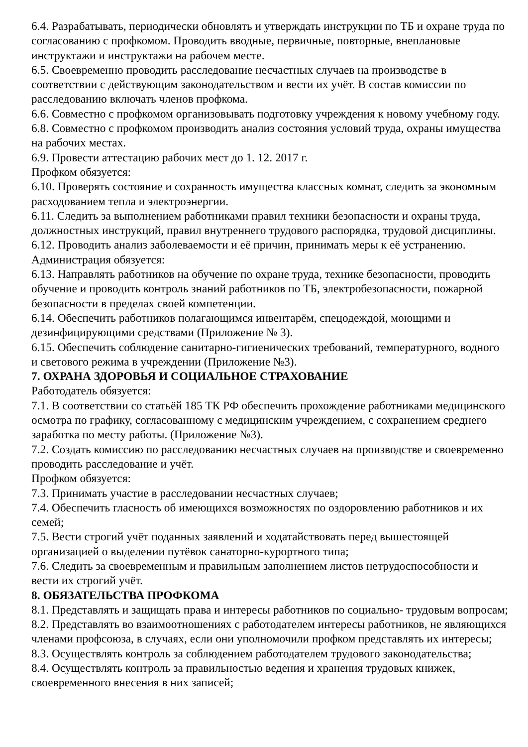6.4. Разрабатывать, периодически обновлять и утверждать инструкции по ТБ и охране труда по согласованию с профкомом. Проводить вводные, первичные, повторные, внеплановые инструктажи и инструктажи на рабочем месте.
6.5. Своевременно проводить расследование несчастных случаев на производстве в соответствии с действующим законодательством и вести их учёт. В состав комиссии по расследованию включать членов профкома.
6.6. Совместно с профкомом организовывать подготовку учреждения к новому учебному году.
6.8. Совместно с профкомом производить анализ состояния условий труда, охраны имущества на рабочих местах.
6.9. Провести аттестацию рабочих мест до 1. 12. 2017 г.
Профком обязуется:
6.10. Проверять состояние и сохранность имущества классных комнат, следить за экономным расходованием тепла и электроэнергии.
6.11. Следить за выполнением работниками правил техники безопасности и охраны труда, должностных инструкций, правил внутреннего трудового распорядка, трудовой дисциплины.
6.12. Проводить анализ заболеваемости и её причин, принимать меры к её устранению.
Администрация обязуется:
6.13. Направлять работников на обучение по охране труда, технике безопасности, проводить обучение и проводить контроль знаний работников по ТБ, электробезопасности, пожарной безопасности в пределах своей компетенции.
6.14. Обеспечить работников полагающимся инвентарём, спецодеждой, моющими и дезинфицирующими средствами (Приложение № 3).
6.15. Обеспечить соблюдение санитарно-гигиенических требований, температурного, водного и светового режима в учреждении (Приложение №3).
7. ОХРАНА ЗДОРОВЬЯ И СОЦИАЛЬНОЕ СТРАХОВАНИЕ
Работодатель обязуется:
7.1. В соответствии со статьёй 185 ТК РФ обеспечить прохождение работниками медицинского осмотра по графику, согласованному с медицинским учреждением, с сохранением среднего заработка по месту работы. (Приложение №3).
7.2. Создать комиссию по расследованию несчастных случаев на производстве и своевременно проводить расследование и учёт.
Профком обязуется:
7.3. Принимать участие в расследовании несчастных случаев;
7.4. Обеспечить гласность об имеющихся возможностях по оздоровлению работников и их семей;
7.5. Вести строгий учёт поданных заявлений и ходатайствовать перед вышестоящей организацией о выделении путёвок санаторно-курортного типа;
7.6. Следить за своевременным и правильным заполнением листов нетрудоспособности и вести их строгий учёт.
8. ОБЯЗАТЕЛЬСТВА ПРОФКОМА
8.1. Представлять и защищать права и интересы работников по социально- трудовым вопросам;
8.2. Представлять во взаимоотношениях с работодателем интересы работников, не являющихся членами профсоюза, в случаях, если они уполномочили профком представлять их интересы;
8.3. Осуществлять контроль за соблюдением работодателем трудового законодательства;
8.4. Осуществлять контроль за правильностью ведения и хранения трудовых книжек, своевременного внесения в них записей;